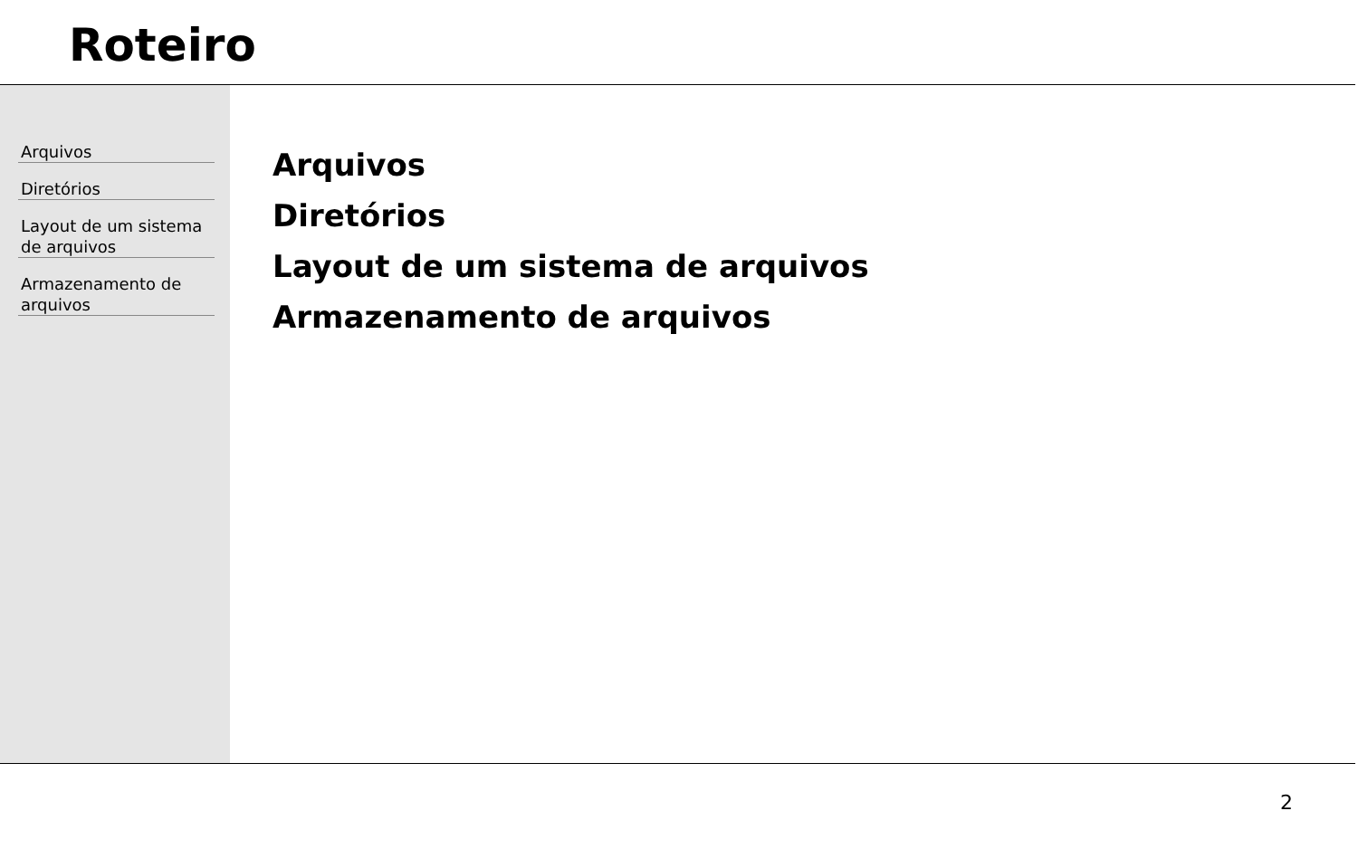Roteiro
Arquivos
Diretórios
Layout de um sistema de arquivos
Armazenamento de arquivos
Arquivos
Diretórios
Layout de um sistema de arquivos
Armazenamento de arquivos
2